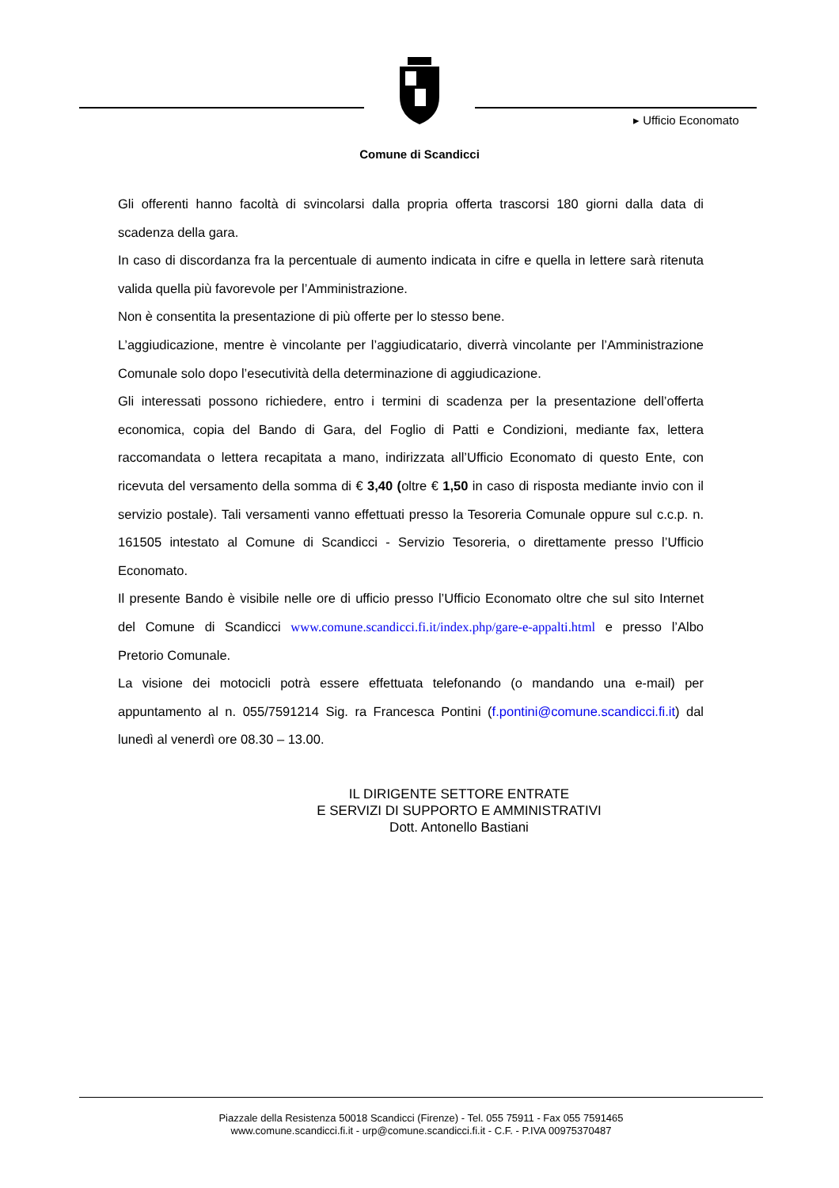Comune di Scandicci
▸ Ufficio Economato
Gli offerenti hanno facoltà di svincolarsi dalla propria offerta trascorsi 180 giorni dalla data di scadenza della gara.
In caso di discordanza fra la percentuale di aumento indicata in cifre e quella in lettere sarà ritenuta valida quella più favorevole per l’Amministrazione.
Non è consentita la presentazione di più offerte per lo stesso bene.
L’aggiudicazione, mentre è vincolante per l’aggiudicatario, diverrà vincolante per l’Amministrazione Comunale solo dopo l’esecutività della determinazione di aggiudicazione.
Gli interessati possono richiedere, entro i termini di scadenza per la presentazione dell’offerta economica, copia del Bando di Gara, del Foglio di Patti e Condizioni, mediante fax, lettera raccomandata o lettera recapitata a mano, indirizzata all’Ufficio Economato di questo Ente, con ricevuta del versamento della somma di € 3,40 (oltre € 1,50 in caso di risposta mediante invio con il servizio postale). Tali versamenti vanno effettuati presso la Tesoreria Comunale oppure sul c.c.p. n. 161505 intestato al Comune di Scandicci - Servizio Tesoreria, o direttamente presso l’Ufficio Economato.
Il presente Bando è visibile nelle ore di ufficio presso l’Ufficio Economato oltre che sul sito Internet del Comune di Scandicci www.comune.scandicci.fi.it/index.php/gare-e-appalti.html e presso l’Albo Pretorio Comunale.
La visione dei motocicli potrà essere effettuata telefonando (o mandando una e-mail) per appuntamento al n. 055/7591214 Sig. ra Francesca Pontini (f.pontini@comune.scandicci.fi.it) dal lunedì al venerdì ore 08.30 – 13.00.
IL DIRIGENTE SETTORE ENTRATE
E SERVIZI DI SUPPORTO E AMMINISTRATIVI
Dott. Antonello Bastiani
Piazzale della Resistenza 50018 Scandicci (Firenze) - Tel. 055 75911 - Fax 055 7591465
www.comune.scandicci.fi.it - urp@comune.scandicci.fi.it - C.F. - P.IVA 00975370487